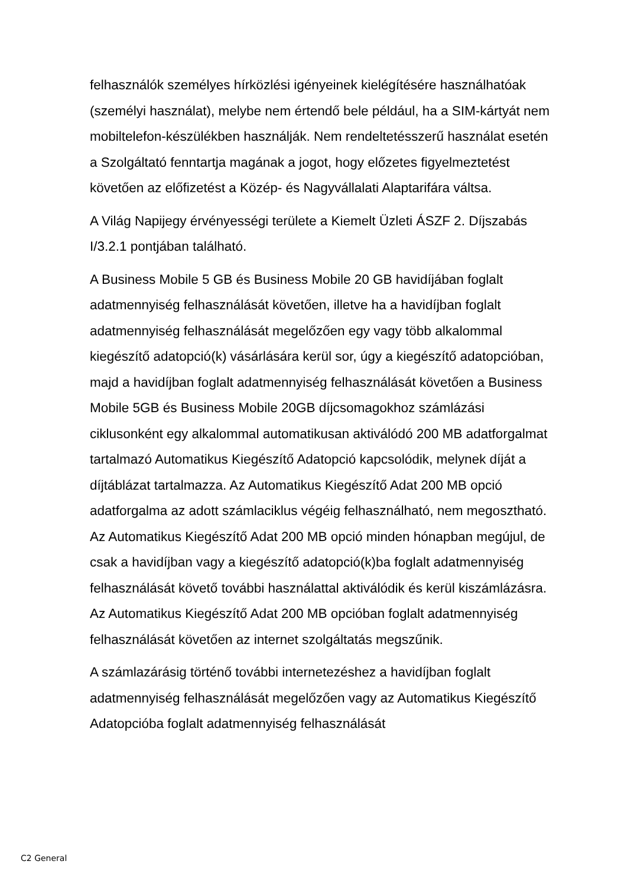felhasználók személyes hírközlési igényeinek kielégítésére használhatóak (személyi használat), melybe nem értendő bele például, ha a SIM-kártyát nem mobiltelefon-készülékben használják. Nem rendeltetésszerű használat esetén a Szolgáltató fenntartja magának a jogot, hogy előzetes figyelmeztetést követően az előfizetést a Közép- és Nagyvállalati Alaptarifára váltsa.
A Világ Napijegy érvényességi területe a Kiemelt Üzleti ÁSZF 2. Díjszabás I/3.2.1 pontjában található.
A Business Mobile 5 GB és Business Mobile 20 GB havidíjában foglalt adatmennyiség felhasználását követően, illetve ha a havidíjban foglalt adatmennyiség felhasználását megelőzően egy vagy több alkalommal kiegészítő adatopció(k) vásárlására kerül sor, úgy a kiegészítő adatopcióban, majd a havidíjban foglalt adatmennyiség felhasználását követően a Business Mobile 5GB és Business Mobile 20GB díjcsomagokhoz számlázási ciklusonként egy alkalommal automatikusan aktiválódó 200 MB adatforgalmat tartalmazó Automatikus Kiegészítő Adatopció kapcsolódik, melynek díját a díjtáblázat tartalmazza. Az Automatikus Kiegészítő Adat 200 MB opció adatforgalma az adott számlaciklus végéig felhasználható, nem megosztható. Az Automatikus Kiegészítő Adat 200 MB opció minden hónapban megújul, de csak a havidíjban vagy a kiegészítő adatopció(k)ba foglalt adatmennyiség felhasználását követő további használattal aktiválódik és kerül kiszámlázásra. Az Automatikus Kiegészítő Adat 200 MB opcióban foglalt adatmennyiség felhasználását követően az internet szolgáltatás megszűnik.
A számlazárásig történő további internetezéshez a havidíjban foglalt adatmennyiség felhasználását megelőzően vagy az Automatikus Kiegészítő Adatopcióba foglalt adatmennyiség felhasználását
C2 General